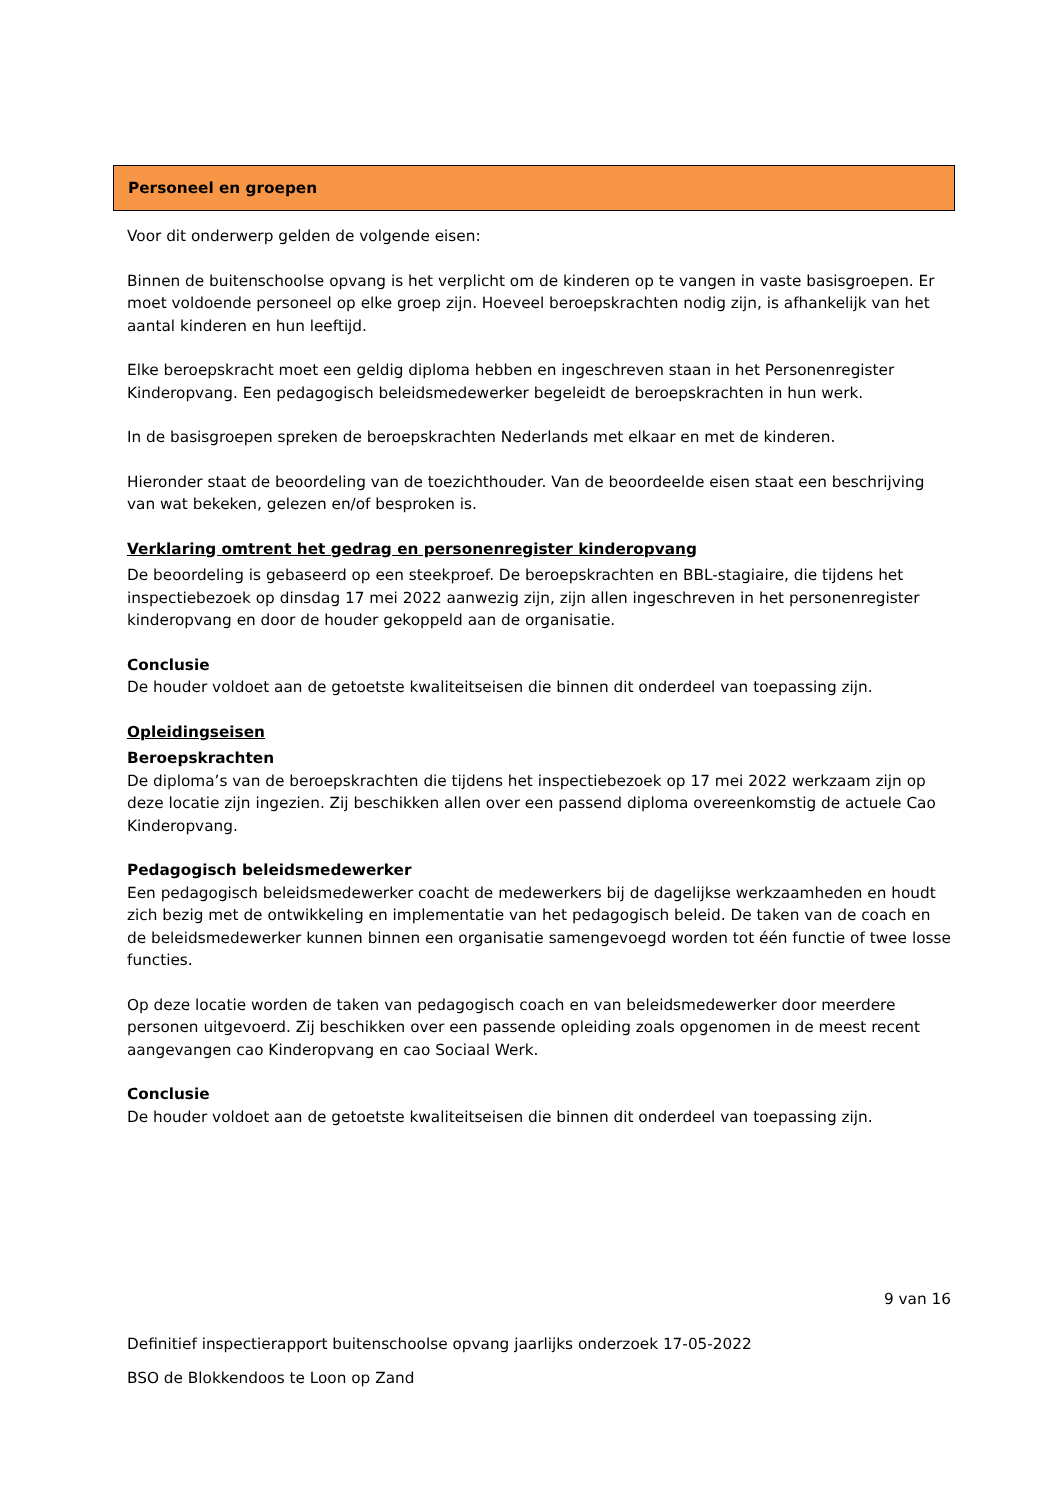Personeel en groepen
Voor dit onderwerp gelden de volgende eisen:
Binnen de buitenschoolse opvang is het verplicht om de kinderen op te vangen in vaste basisgroepen. Er moet voldoende personeel op elke groep zijn. Hoeveel beroepskrachten nodig zijn, is afhankelijk van het aantal kinderen en hun leeftijd.
Elke beroepskracht moet een geldig diploma hebben en ingeschreven staan in het Personenregister Kinderopvang. Een pedagogisch beleidsmedewerker begeleidt de beroepskrachten in hun werk.
In de basisgroepen spreken de beroepskrachten Nederlands met elkaar en met de kinderen.
Hieronder staat de beoordeling van de toezichthouder. Van de beoordeelde eisen staat een beschrijving van wat bekeken, gelezen en/of besproken is.
Verklaring omtrent het gedrag en personenregister kinderopvang
De beoordeling is gebaseerd op een steekproef. De beroepskrachten en BBL-stagiaire, die tijdens het inspectiebezoek op dinsdag 17 mei 2022 aanwezig zijn, zijn allen ingeschreven in het personenregister kinderopvang en door de houder gekoppeld aan de organisatie.
Conclusie
De houder voldoet aan de getoetste kwaliteitseisen die binnen dit onderdeel van toepassing zijn.
Opleidingseisen
Beroepskrachten
De diploma’s van de beroepskrachten die tijdens het inspectiebezoek op 17 mei 2022 werkzaam zijn op deze locatie zijn ingezien. Zij beschikken allen over een passend diploma overeenkomstig de actuele Cao Kinderopvang.
Pedagogisch beleidsmedewerker
Een pedagogisch beleidsmedewerker coacht de medewerkers bij de dagelijkse werkzaamheden en houdt zich bezig met de ontwikkeling en implementatie van het pedagogisch beleid. De taken van de coach en de beleidsmedewerker kunnen binnen een organisatie samengevoegd worden tot één functie of twee losse functies.
Op deze locatie worden de taken van pedagogisch coach en van beleidsmedewerker door meerdere personen uitgevoerd. Zij beschikken over een passende opleiding zoals opgenomen in de meest recent aangevangen cao Kinderopvang en cao Sociaal Werk.
Conclusie
De houder voldoet aan de getoetste kwaliteitseisen die binnen dit onderdeel van toepassing zijn.
9 van 16
Definitief inspectierapport buitenschoolse opvang jaarlijks onderzoek 17-05-2022
BSO de Blokkendoos te Loon op Zand